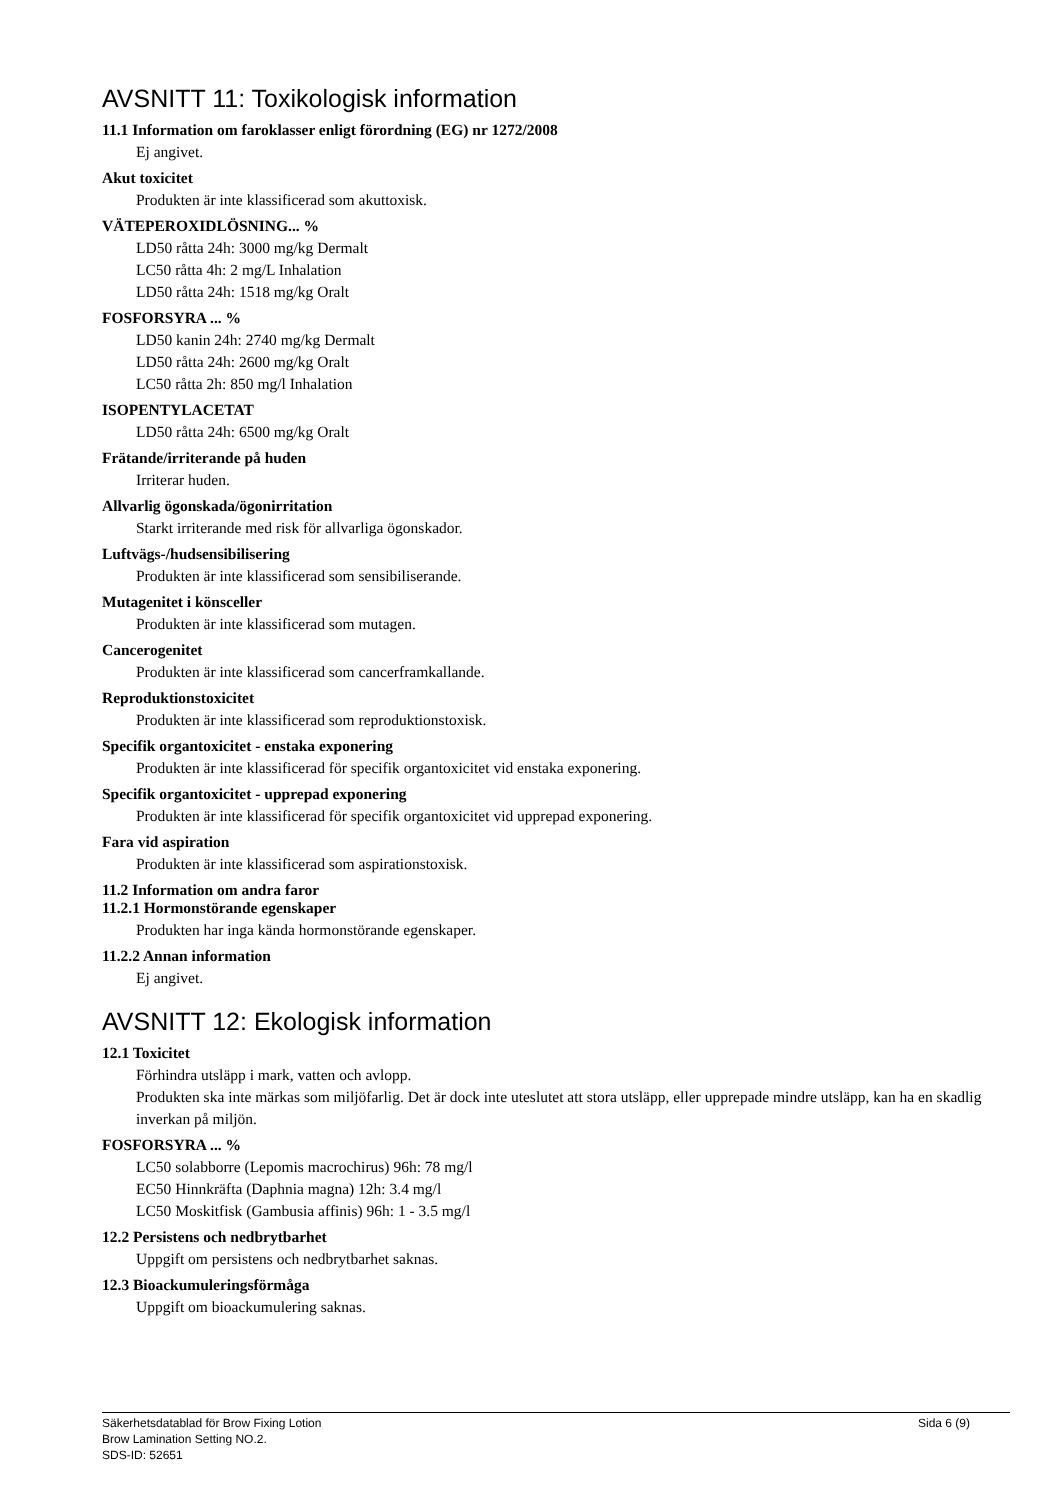AVSNITT 11: Toxikologisk information
11.1 Information om faroklasser enligt förordning (EG) nr 1272/2008
Ej angivet.
Akut toxicitet
Produkten är inte klassificerad som akuttoxisk.
VÄTEPEROXIDLÖSNING... %
LD50 råtta 24h: 3000 mg/kg Dermalt
LC50 råtta 4h: 2 mg/L Inhalation
LD50 råtta 24h: 1518 mg/kg Oralt
FOSFORSYRA ... %
LD50 kanin 24h: 2740 mg/kg Dermalt
LD50 råtta 24h: 2600 mg/kg Oralt
LC50 råtta 2h: 850 mg/l Inhalation
ISOPENTYLACETAT
LD50 råtta 24h: 6500 mg/kg Oralt
Frätande/irriterande på huden
Irriterar huden.
Allvarlig ögonskada/ögonirritation
Starkt irriterande med risk för allvarliga ögonskador.
Luftvägs-/hudsensibilisering
Produkten är inte klassificerad som sensibiliserande.
Mutagenitet i könsceller
Produkten är inte klassificerad som mutagen.
Cancerogenitet
Produkten är inte klassificerad som cancerframkallande.
Reproduktionstoxicitet
Produkten är inte klassificerad som reproduktionstoxisk.
Specifik organtoxicitet - enstaka exponering
Produkten är inte klassificerad för specifik organtoxicitet vid enstaka exponering.
Specifik organtoxicitet - upprepad exponering
Produkten är inte klassificerad för specifik organtoxicitet vid upprepad exponering.
Fara vid aspiration
Produkten är inte klassificerad som aspirationstoxisk.
11.2 Information om andra faror
11.2.1 Hormonstörande egenskaper
Produkten har inga kända hormonstörande egenskaper.
11.2.2 Annan information
Ej angivet.
AVSNITT 12: Ekologisk information
12.1 Toxicitet
Förhindra utsläpp i mark, vatten och avlopp.
Produkten ska inte märkas som miljöfarlig. Det är dock inte uteslutet att stora utsläpp, eller upprepade mindre utsläpp, kan ha en skadlig inverkan på miljön.
FOSFORSYRA ... %
LC50 solabborre (Lepomis macrochirus) 96h: 78 mg/l
EC50 Hinnkräfta (Daphnia magna) 12h: 3.4 mg/l
LC50 Moskitfisk (Gambusia affinis) 96h: 1 - 3.5 mg/l
12.2 Persistens och nedbrytbarhet
Uppgift om persistens och nedbrytbarhet saknas.
12.3 Bioackumuleringsförmåga
Uppgift om bioackumulering saknas.
Sida 6 (9) Säkerhetsdatablad för Brow Fixing Lotion
Brow Lamination Setting NO.2.
SDS-ID: 52651